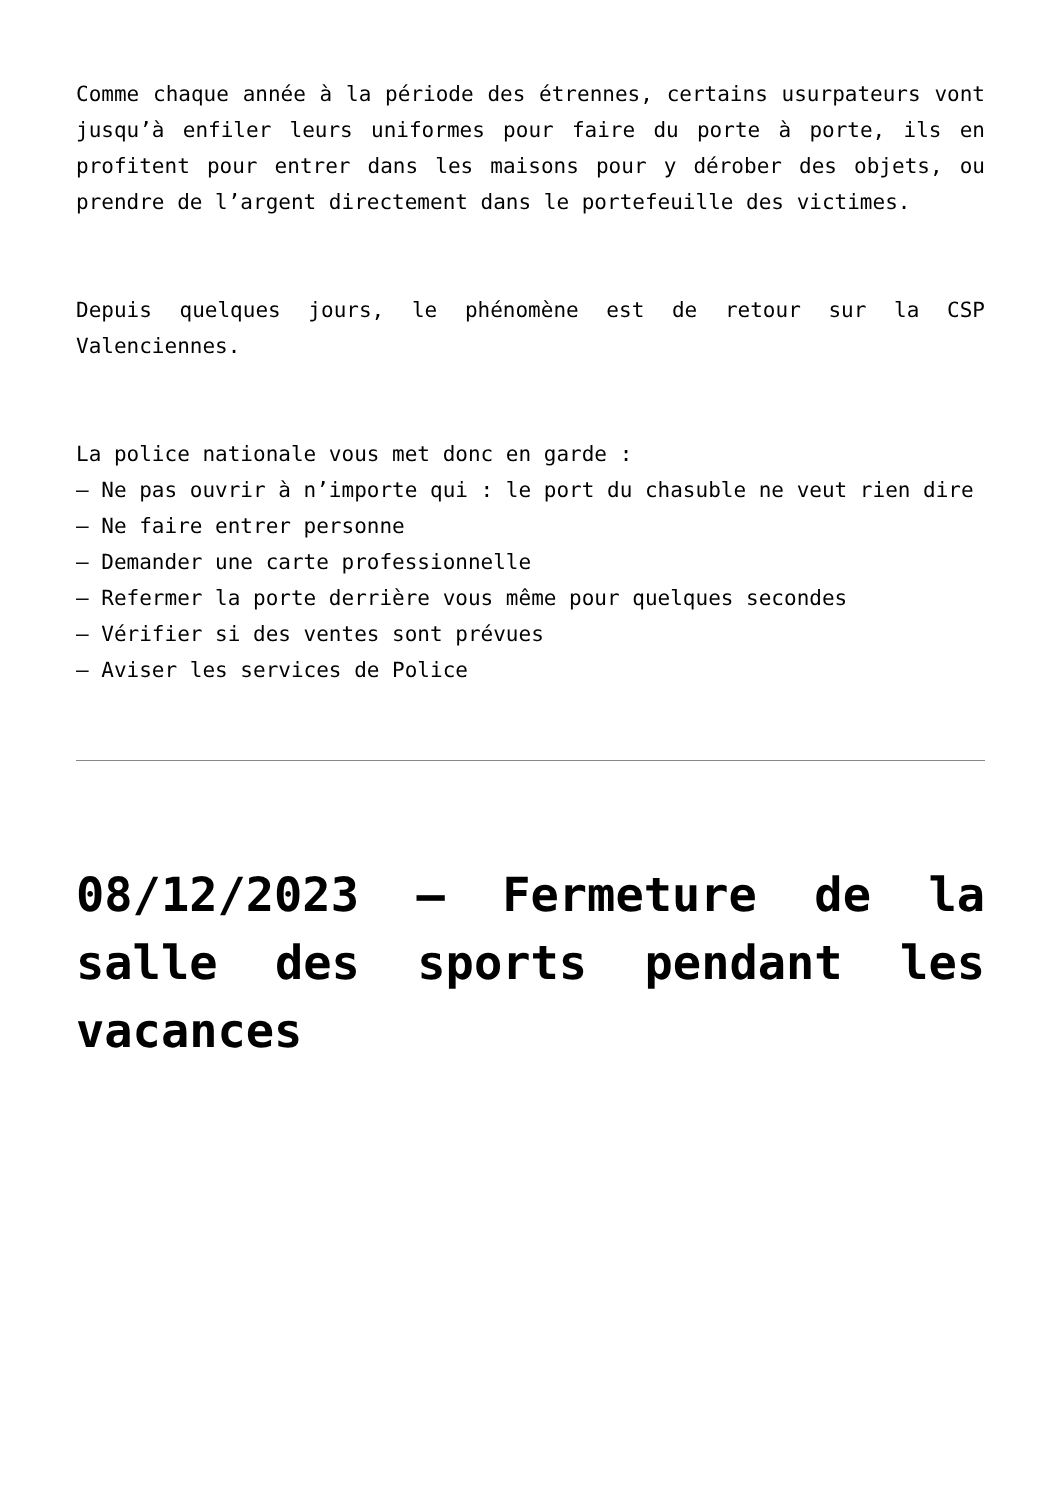Comme chaque année à la période des étrennes, certains usurpateurs vont jusqu’à enfiler leurs uniformes pour faire du porte à porte, ils en profitent pour entrer dans les maisons pour y dérober des objets, ou prendre de l’argent directement dans le portefeuille des victimes.
Depuis quelques jours, le phénomène est de retour sur la CSP Valenciennes.
La police nationale vous met donc en garde :
– Ne pas ouvrir à n’importe qui : le port du chasuble ne veut rien dire
– Ne faire entrer personne
– Demander une carte professionnelle
– Refermer la porte derrière vous même pour quelques secondes
– Vérifier si des ventes sont prévues
– Aviser les services de Police
08/12/2023 – Fermeture de la salle des sports pendant les vacances